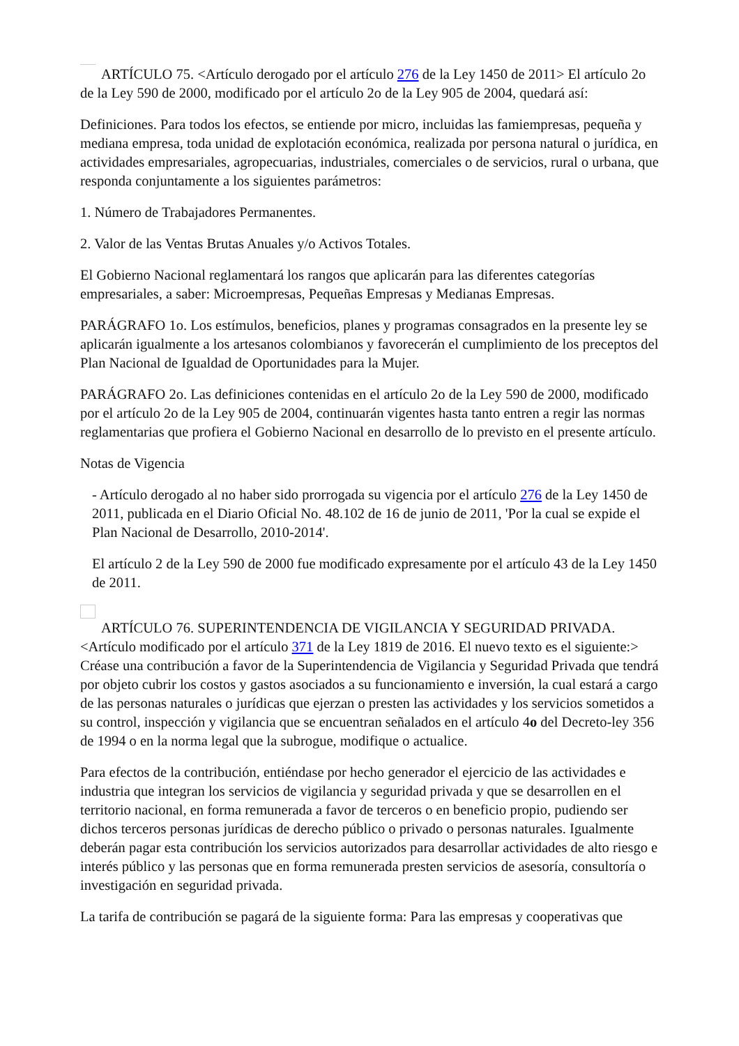ARTÍCULO 75. <Artículo derogado por el artículo 276 de la Ley 1450 de 2011> El artículo 2o de la Ley 590 de 2000, modificado por el artículo 2o de la Ley 905 de 2004, quedará así:
Definiciones. Para todos los efectos, se entiende por micro, incluidas las famiempresas, pequeña y mediana empresa, toda unidad de explotación económica, realizada por persona natural o jurídica, en actividades empresariales, agropecuarias, industriales, comerciales o de servicios, rural o urbana, que responda conjuntamente a los siguientes parámetros:
1. Número de Trabajadores Permanentes.
2. Valor de las Ventas Brutas Anuales y/o Activos Totales.
El Gobierno Nacional reglamentará los rangos que aplicarán para las diferentes categorías empresariales, a saber: Microempresas, Pequeñas Empresas y Medianas Empresas.
PARÁGRAFO 1o. Los estímulos, beneficios, planes y programas consagrados en la presente ley se aplicarán igualmente a los artesanos colombianos y favorecerán el cumplimiento de los preceptos del Plan Nacional de Igualdad de Oportunidades para la Mujer.
PARÁGRAFO 2o. Las definiciones contenidas en el artículo 2o de la Ley 590 de 2000, modificado por el artículo 2o de la Ley 905 de 2004, continuarán vigentes hasta tanto entren a regir las normas reglamentarias que profiera el Gobierno Nacional en desarrollo de lo previsto en el presente artículo.
Notas de Vigencia
- Artículo derogado al no haber sido prorrogada su vigencia por el artículo 276 de la Ley 1450 de 2011, publicada en el Diario Oficial No. 48.102 de 16 de junio de 2011, 'Por la cual se expide el Plan Nacional de Desarrollo, 2010-2014'.
El artículo 2 de la Ley 590 de 2000 fue modificado expresamente por el artículo 43 de la Ley 1450 de 2011.
ARTÍCULO 76. SUPERINTENDENCIA DE VIGILANCIA Y SEGURIDAD PRIVADA. <Artículo modificado por el artículo 371 de la Ley 1819 de 2016. El nuevo texto es el siguiente:> Créase una contribución a favor de la Superintendencia de Vigilancia y Seguridad Privada que tendrá por objeto cubrir los costos y gastos asociados a su funcionamiento e inversión, la cual estará a cargo de las personas naturales o jurídicas que ejerzan o presten las actividades y los servicios sometidos a su control, inspección y vigilancia que se encuentran señalados en el artículo 4o del Decreto-ley 356 de 1994 o en la norma legal que la subrogue, modifique o actualice.
Para efectos de la contribución, entiéndase por hecho generador el ejercicio de las actividades e industria que integran los servicios de vigilancia y seguridad privada y que se desarrollen en el territorio nacional, en forma remunerada a favor de terceros o en beneficio propio, pudiendo ser dichos terceros personas jurídicas de derecho público o privado o personas naturales. Igualmente deberán pagar esta contribución los servicios autorizados para desarrollar actividades de alto riesgo e interés público y las personas que en forma remunerada presten servicios de asesoría, consultoría o investigación en seguridad privada.
La tarifa de contribución se pagará de la siguiente forma: Para las empresas y cooperativas que